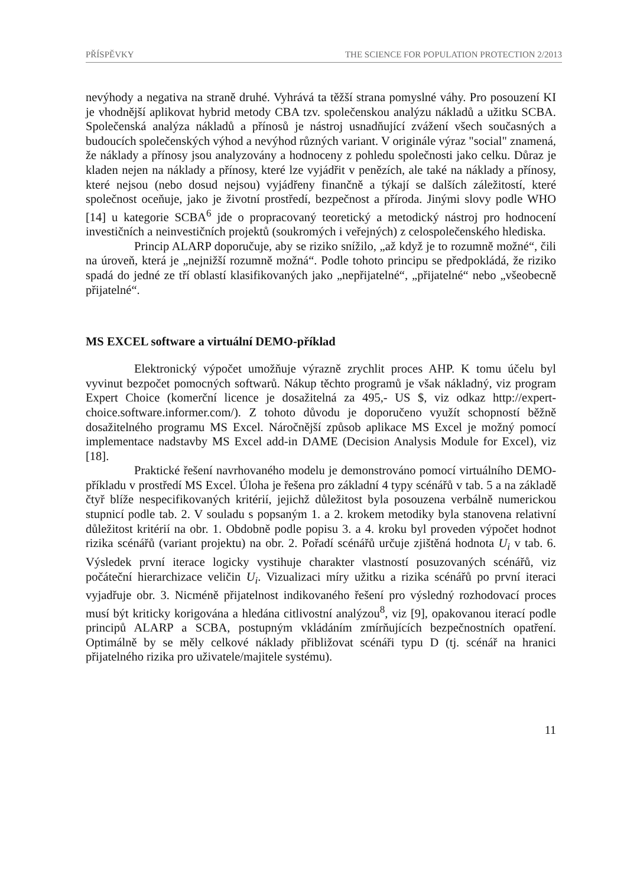PŘÍSPĚVKY THE SCIENCE FOR POPULATION PROTECTION 2/2013
nevýhody a negativa na straně druhé. Vyhrává ta těžší strana pomyslné váhy. Pro posouzení KI je vhodnější aplikovat hybrid metody CBA tzv. společenskou analýzu nákladů a užitku SCBA. Společenská analýza nákladů a přínosů je nástroj usnadňující zvážení všech současných a budoucích společenských výhod a nevýhod různých variant. V originále výraz "social" znamená, že náklady a přínosy jsou analyzovány a hodnoceny z pohledu společnosti jako celku. Důraz je kladen nejen na náklady a přínosy, které lze vyjádřit v penězích, ale také na náklady a přínosy, které nejsou (nebo dosud nejsou) vyjádřeny finančně a týkají se dalších záležitostí, které společnost oceňuje, jako je životní prostředí, bezpečnost a příroda. Jinými slovy podle WHO [14] u kategorie SCBA<sup>6</sup> jde o propracovaný teoretický a metodický nástroj pro hodnocení investičních a neinvestičních projektů (soukromých i veřejných) z celospolečenského hlediska.
Princip ALARP doporučuje, aby se riziko snížilo, „až když je to rozumně možné“, čili na úroveň, která je „nejnižší rozumně možná“. Podle tohoto principu se předpokládá, že riziko spadá do jedné ze tří oblastí klasifikovaných jako „nepřijatelné“, „přijatelné“ nebo „všeobecně přijatelné“.
MS EXCEL software a virtuální DEMO-příklad
Elektronický výpočet umožňuje výrazně zrychlit proces AHP. K tomu účelu byl vyvinut bezpočet pomocných softwarů. Nákup těchto programů je však nákladný, viz program Expert Choice (komerční licence je dosažitelná za 495,- US $, viz odkaz http://expert-choice.software.informer.com/). Z tohoto důvodu je doporučeno využít schopností běžně dosažitelného programu MS Excel. Náročnější způsob aplikace MS Excel je možný pomocí implementace nadstavby MS Excel add-in DAME (Decision Analysis Module for Excel), viz [18].
Praktické řešení navrhovaného modelu je demonstrováno pomocí virtuálního DEMO-příkladu v prostředí MS Excel. Úloha je řešena pro základní 4 typy scénářů v tab. 5 a na základě čtyř blíže nespecifikovaných kritérií, jejichž důležitost byla posouzena verbálně numerickou stupnicí podle tab. 2. V souladu s popsaným 1. a 2. krokem metodiky byla stanovena relativní důležitost kritérií na obr. 1. Obdobně podle popisu 3. a 4. kroku byl proveden výpočet hodnot rizika scénářů (variant projektu) na obr. 2. Pořadí scénářů určuje zjištěná hodnota U<sub>i</sub> v tab. 6. Výsledek první iterace logicky vystihuje charakter vlastností posuzovaných scénářů, viz počáteční hierarchizace veličin U<sub>i</sub>. Vizualizaci míry užitku a rizika scénářů po první iteraci vyjadřuje obr. 3. Nicméně přijatelnost indikovaného řešení pro výsledný rozhodovací proces musí být kriticky korigována a hledána citlivostní analýzou<sup>8</sup>, viz [9], opakovanou iterací podle principů ALARP a SCBA, postupným vkládáním zmírňujících bezpečnostních opatření. Optimálně by se měly celkové náklady přibližovat scénáři typu D (tj. scénář na hranici přijatelného rizika pro uživatele/majitele systému).
11